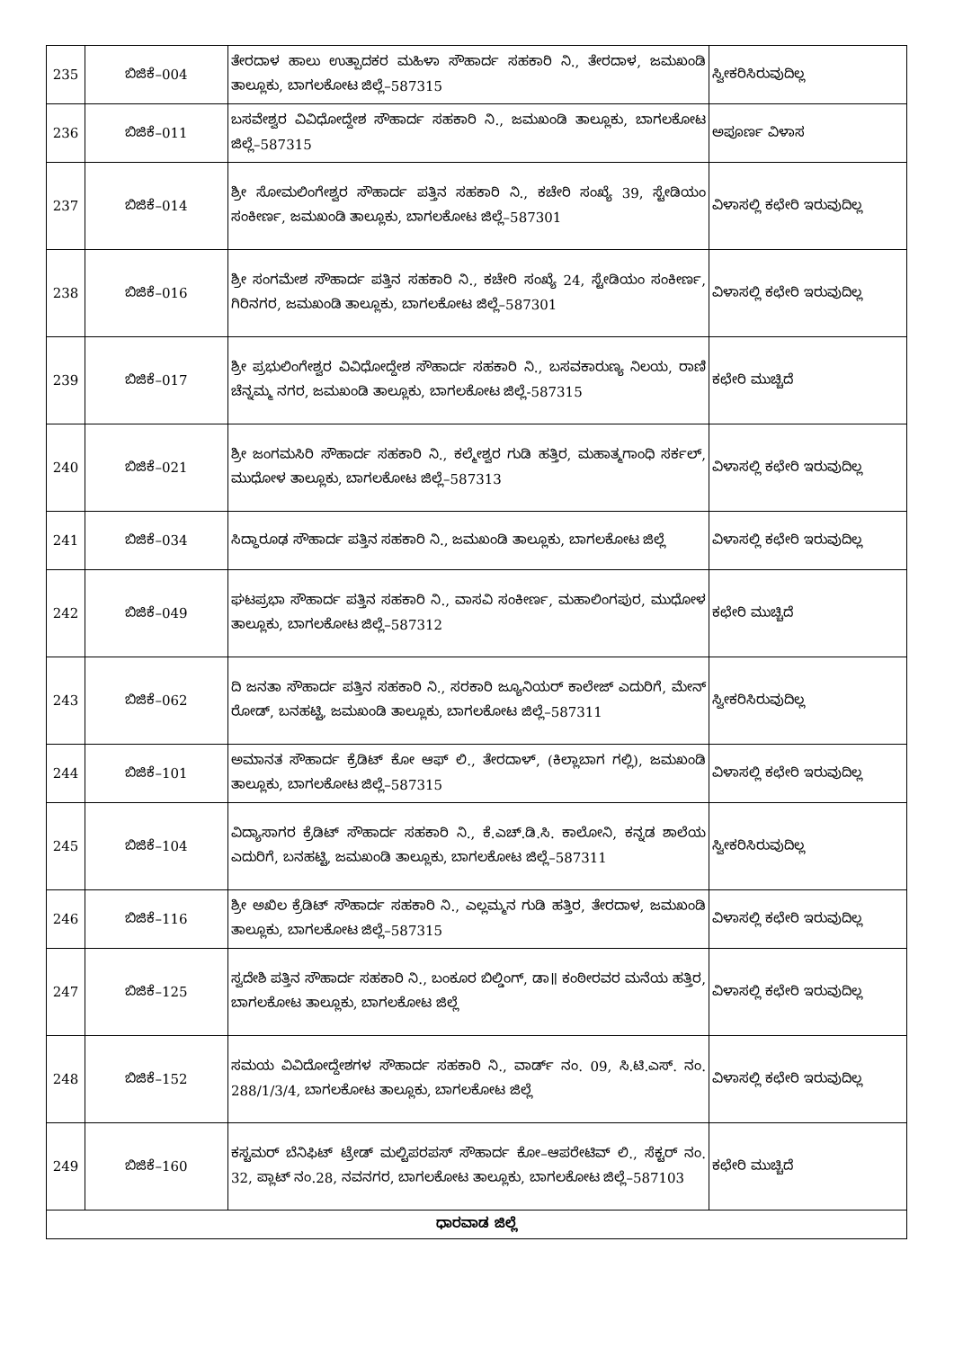| 235 | ಬಿಜಿಕೆ–004 | ತೇರದಾಳ ಹಾಲು ಉತ್ಪಾದಕರ ಮಹಿಳಾ ಸೌಹಾರ್ದ ಸಹಕಾರಿ ನಿ., ತೇರದಾಳ, ಜಮಖಂಡಿ ತಾಲ್ಲೂಕು, ಬಾಗಲಕೋಟ ಜಿಲ್ಲೆ–587315 | ಸ್ವೀಕರಿಸಿರುವುದಿಲ್ಲ |
| 236 | ಬಿಜಿಕೆ–011 | ಬಸವೇಶ್ವರ ವಿವಿಧೋದ್ದೇಶ ಸೌಹಾರ್ದ ಸಹಕಾರಿ ನಿ., ಜಮಖಂಡಿ ತಾಲ್ಲೂಕು, ಬಾಗಲಕೋಟ ಜಿಲ್ಲೆ–587315 | ಅಪೂರ್ಣ ವಿಳಾಸ |
| 237 | ಬಿಜಿಕೆ–014 | ಶ್ರೀ ಸೋಮಲಿಂಗೇಶ್ವರ ಸೌಹಾರ್ದ ಪತ್ತಿನ ಸಹಕಾರಿ ನಿ., ಕಚೇರಿ ಸಂಖ್ಯೆ 39, ಸ್ಟೇಡಿಯಂ ಸಂಕೀರ್ಣ, ಜಮಖಂಡಿ ತಾಲ್ಲೂಕು, ಬಾಗಲಕೋಟ ಜಿಲ್ಲೆ–587301 | ವಿಳಾಸಲ್ಲಿ ಕಛೇರಿ ಇರುವುದಿಲ್ಲ |
| 238 | ಬಿಜಿಕೆ–016 | ಶ್ರೀ ಸಂಗಮೇಶ ಸೌಹಾರ್ದ ಪತ್ತಿನ ಸಹಕಾರಿ ನಿ., ಕಚೇರಿ ಸಂಖ್ಯೆ 24, ಸ್ಟೇಡಿಯಂ ಸಂಕೀರ್ಣ, ಗಿರಿನಗರ, ಜಮಖಂಡಿ ತಾಲ್ಲೂಕು, ಬಾಗಲಕೋಟ ಜಿಲ್ಲೆ–587301 | ವಿಳಾಸಲ್ಲಿ ಕಛೇರಿ ಇರುವುದಿಲ್ಲ |
| 239 | ಬಿಜಿಕೆ–017 | ಶ್ರೀ ಪ್ರಭುಲಿಂಗೇಶ್ವರ ವಿವಿಧೋದ್ದೇಶ ಸೌಹಾರ್ದ ಸಹಕಾರಿ ನಿ., ಬಸವಕಾರುಣ್ಯ ನಿಲಯ, ರಾಣಿ ಚೆನ್ನಮ್ಮ ನಗರ, ಜಮಖಂಡಿ ತಾಲ್ಲೂಕು, ಬಾಗಲಕೋಟ ಜಿಲ್ಲೆ-587315 | ಕಛೇರಿ ಮುಚ್ಚಿದೆ |
| 240 | ಬಿಜಿಕೆ–021 | ಶ್ರೀ ಜಂಗಮಸಿರಿ ಸೌಹಾರ್ದ ಸಹಕಾರಿ ನಿ., ಕಲ್ಮೇಶ್ವರ ಗುಡಿ ಹತ್ತಿರ, ಮಹಾತ್ಮಗಾಂಧಿ ಸರ್ಕಲ್, ಮುಧೋಳ ತಾಲ್ಲೂಕು, ಬಾಗಲಕೋಟ ಜಿಲ್ಲೆ–587313 | ವಿಳಾಸಲ್ಲಿ ಕಛೇರಿ ಇರುವುದಿಲ್ಲ |
| 241 | ಬಿಜಿಕೆ–034 | ಸಿದ್ಧಾರೂಢ ಸೌಹಾರ್ದ ಪತ್ತಿನ ಸಹಕಾರಿ ನಿ., ಜಮಖಂಡಿ ತಾಲ್ಲೂಕು, ಬಾಗಲಕೋಟ ಜಿಲ್ಲೆ | ವಿಳಾಸಲ್ಲಿ ಕಛೇರಿ ಇರುವುದಿಲ್ಲ |
| 242 | ಬಿಜಿಕೆ–049 | ಘಟಪ್ರಭಾ ಸೌಹಾರ್ದ ಪತ್ತಿನ ಸಹಕಾರಿ ನಿ., ವಾಸವಿ ಸಂಕೀರ್ಣ, ಮಹಾಲಿಂಗಪುರ, ಮುಧೋಳ ತಾಲ್ಲೂಕು, ಬಾಗಲಕೋಟ ಜಿಲ್ಲೆ–587312 | ಕಛೇರಿ ಮುಚ್ಚಿದೆ |
| 243 | ಬಿಜಿಕೆ–062 | ದಿ ಜನತಾ ಸೌಹಾರ್ದ ಪತ್ತಿನ ಸಹಕಾರಿ ನಿ., ಸರಕಾರಿ ಜ್ಯೂನಿಯರ್ ಕಾಲೇಜ್ ಎದುರಿಗೆ, ಮೇನ್ ರೋಡ್, ಬನಹಟ್ಟಿ, ಜಮಖಂಡಿ ತಾಲ್ಲೂಕು, ಬಾಗಲಕೋಟ ಜಿಲ್ಲೆ–587311 | ಸ್ವೀಕರಿಸಿರುವುದಿಲ್ಲ |
| 244 | ಬಿಜಿಕೆ–101 | ಅಮಾನತ ಸೌಹಾರ್ದ ಕ್ರೆಡಿಟ್ ಕೋ ಆಫ್ ಲಿ., ತೇರದಾಳ್, (ಕಿಲ್ಲಾಬಾಗ ಗಲ್ಲಿ), ಜಮಖಂಡಿ ತಾಲ್ಲೂಕು, ಬಾಗಲಕೋಟ ಜಿಲ್ಲೆ–587315 | ವಿಳಾಸಲ್ಲಿ ಕಛೇರಿ ಇರುವುದಿಲ್ಲ |
| 245 | ಬಿಜಿಕೆ–104 | ವಿದ್ಯಾಸಾಗರ ಕ್ರೆಡಿಟ್ ಸೌಹಾರ್ದ ಸಹಕಾರಿ ನಿ., ಕೆ.ಎಚ್.ಡಿ.ಸಿ. ಕಾಲೋನಿ, ಕನ್ನಡ ಶಾಲೆಯ ಎದುರಿಗೆ, ಬನಹಟ್ಟಿ, ಜಮಖಂಡಿ ತಾಲ್ಲೂಕು, ಬಾಗಲಕೋಟ ಜಿಲ್ಲೆ–587311 | ಸ್ವೀಕರಿಸಿರುವುದಿಲ್ಲ |
| 246 | ಬಿಜಿಕೆ–116 | ಶ್ರೀ ಅಖಿಲ ಕ್ರೆಡಿಟ್ ಸೌಹಾರ್ದ ಸಹಕಾರಿ ನಿ., ಎಲ್ಲಮ್ಮನ ಗುಡಿ ಹತ್ತಿರ, ತೇರದಾಳ, ಜಮಖಂಡಿ ತಾಲ್ಲೂಕು, ಬಾಗಲಕೋಟ ಜಿಲ್ಲೆ–587315 | ವಿಳಾಸಲ್ಲಿ ಕಛೇರಿ ಇರುವುದಿಲ್ಲ |
| 247 | ಬಿಜಿಕೆ–125 | ಸ್ವದೇಶಿ ಪತ್ತಿನ ಸೌಹಾರ್ದ ಸಹಕಾರಿ ನಿ., ಬಂಕೂರ ಬಿಲ್ಡಿಂಗ್, ಡಾ॥ ಕಂಠೀರವರ ಮನೆಯ ಹತ್ತಿರ, ಬಾಗಲಕೋಟ ತಾಲ್ಲೂಕು, ಬಾಗಲಕೋಟ ಜಿಲ್ಲೆ | ವಿಳಾಸಲ್ಲಿ ಕಛೇರಿ ಇರುವುದಿಲ್ಲ |
| 248 | ಬಿಜಿಕೆ–152 | ಸಮಯ ವಿವಿದೋದ್ದೇಶಗಳ ಸೌಹಾರ್ದ ಸಹಕಾರಿ ನಿ., ವಾರ್ಡ್ ನಂ. 09, ಸಿ.ಟಿ.ಎಸ್. ನಂ. 288/1/3/4, ಬಾಗಲಕೋಟ ತಾಲ್ಲೂಕು, ಬಾಗಲಕೋಟ ಜಿಲ್ಲೆ | ವಿಳಾಸಲ್ಲಿ ಕಛೇರಿ ಇರುವುದಿಲ್ಲ |
| 249 | ಬಿಜಿಕೆ–160 | ಕಸ್ಟಮರ್ ಬೆನಿಫಿಟ್ ಟ್ರೇಡ್ ಮಲ್ಟಿಪರಪಸ್ ಸೌಹಾರ್ದ ಕೋ–ಆಪರೇಟಿವ್ ಲಿ., ಸೆಕ್ಟರ್ ನಂ. 32, ಪ್ಲಾಟ್ ನಂ.28, ನವನಗರ, ಬಾಗಲಕೋಟ ತಾಲ್ಲೂಕು, ಬಾಗಲಕೋಟ ಜಿಲ್ಲೆ–587103 | ಕಛೇರಿ ಮುಚ್ಚಿದೆ |
| ಧಾರವಾಡ ಜಿಲ್ಲೆ | | | |